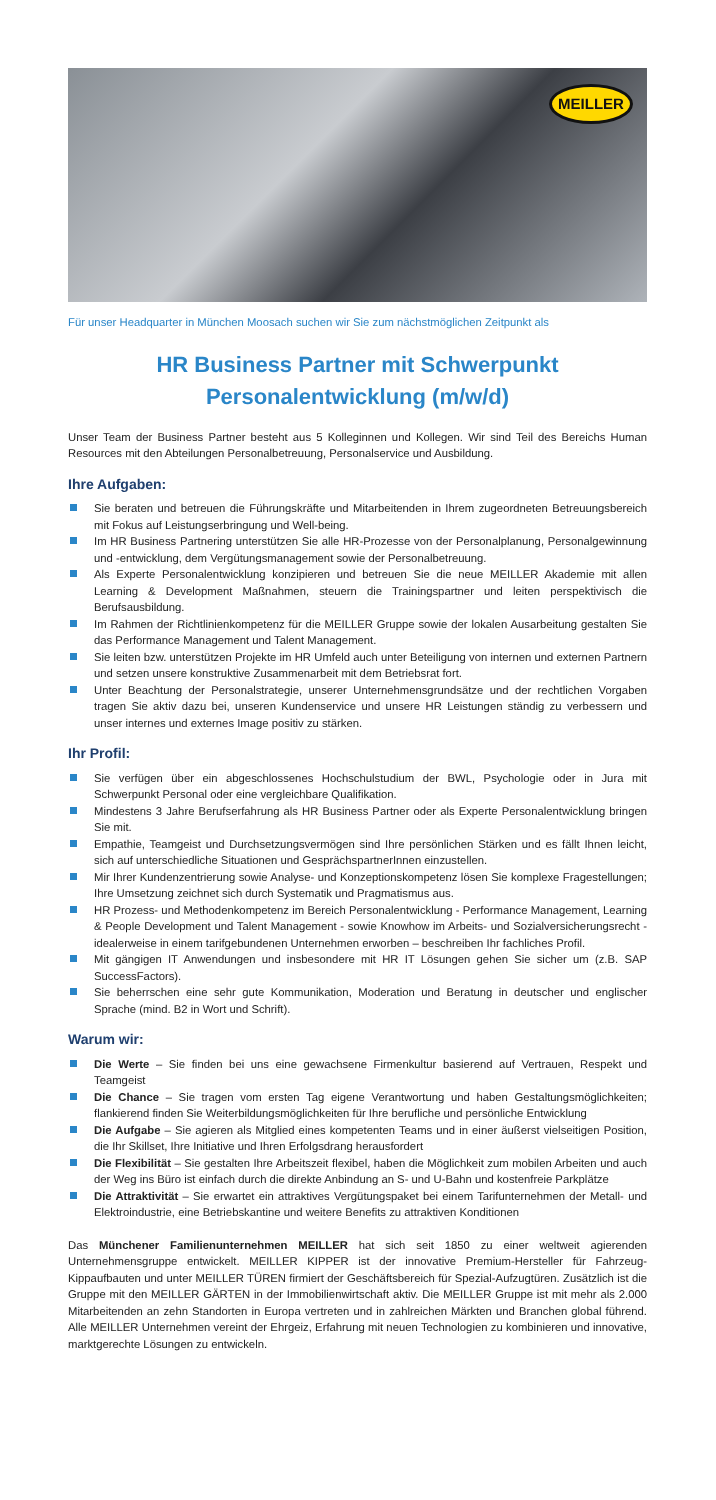MEILLER
Für unser Headquarter in München Moosach suchen wir Sie zum nächstmöglichen Zeitpunkt als
HR Business Partner mit Schwerpunkt
Personalentwicklung (m/w/d)
Unser Team der Business Partner besteht aus 5 Kolleginnen und Kollegen. Wir sind Teil des Bereichs Human Resources mit den Abteilungen Personalbetreuung, Personalservice und Ausbildung.
Ihre Aufgaben:
Sie beraten und betreuen die Führungskräfte und Mitarbeitenden in Ihrem zugeordneten Betreuungsbereich mit Fokus auf Leistungserbringung und Well-being.
Im HR Business Partnering unterstützen Sie alle HR-Prozesse von der Personalplanung, Personalgewinnung und -entwicklung, dem Vergütungsmanagement sowie der Personalbetreuung.
Als Experte Personalentwicklung konzipieren und betreuen Sie die neue MEILLER Akademie mit allen Learning & Development Maßnahmen, steuern die Trainingspartner und leiten perspektivisch die Berufsausbildung.
Im Rahmen der Richtlinienkompetenz für die MEILLER Gruppe sowie der lokalen Ausarbeitung gestalten Sie das Performance Management und Talent Management.
Sie leiten bzw. unterstützen Projekte im HR Umfeld auch unter Beteiligung von internen und externen Partnern und setzen unsere konstruktive Zusammenarbeit mit dem Betriebsrat fort.
Unter Beachtung der Personalstrategie, unserer Unternehmensgrundsätze und der rechtlichen Vorgaben tragen Sie aktiv dazu bei, unseren Kundenservice und unsere HR Leistungen ständig zu verbessern und unser internes und externes Image positiv zu stärken.
Ihr Profil:
Sie verfügen über ein abgeschlossenes Hochschulstudium der BWL, Psychologie oder in Jura mit Schwerpunkt Personal oder eine vergleichbare Qualifikation.
Mindestens 3 Jahre Berufserfahrung als HR Business Partner oder als Experte Personalentwicklung bringen Sie mit.
Empathie, Teamgeist und Durchsetzungsvermögen sind Ihre persönlichen Stärken und es fällt Ihnen leicht, sich auf unterschiedliche Situationen und GesprächspartnerInnen einzustellen.
Mir Ihrer Kundenzentrierung sowie Analyse- und Konzeptionskompetenz lösen Sie komplexe Fragestellungen; Ihre Umsetzung zeichnet sich durch Systematik und Pragmatismus aus.
HR Prozess- und Methodenkompetenz im Bereich Personalentwicklung - Performance Management, Learning & People Development und Talent Management - sowie Knowhow im Arbeits- und Sozialversicherungsrecht - idealerweise in einem tarifgebundenen Unternehmen erworben – beschreiben Ihr fachliches Profil.
Mit gängigen IT Anwendungen und insbesondere mit HR IT Lösungen gehen Sie sicher um (z.B. SAP SuccessFactors).
Sie beherrschen eine sehr gute Kommunikation, Moderation und Beratung in deutscher und englischer Sprache (mind. B2 in Wort und Schrift).
Warum wir:
Die Werte – Sie finden bei uns eine gewachsene Firmenkultur basierend auf Vertrauen, Respekt und Teamgeist
Die Chance – Sie tragen vom ersten Tag eigene Verantwortung und haben Gestaltungsmöglichkeiten; flankierend finden Sie Weiterbildungsmöglichkeiten für Ihre berufliche und persönliche Entwicklung
Die Aufgabe – Sie agieren als Mitglied eines kompetenten Teams und in einer äußerst vielseitigen Position, die Ihr Skillset, Ihre Initiative und Ihren Erfolgsdrang herausfordert
Die Flexibilität – Sie gestalten Ihre Arbeitszeit flexibel, haben die Möglichkeit zum mobilen Arbeiten und auch der Weg ins Büro ist einfach durch die direkte Anbindung an S- und U-Bahn und kostenfreie Parkplätze
Die Attraktivität – Sie erwartet ein attraktives Vergütungspaket bei einem Tarifunternehmen der Metall- und Elektroindustrie, eine Betriebskantine und weitere Benefits zu attraktiven Konditionen
Das Münchener Familienunternehmen MEILLER hat sich seit 1850 zu einer weltweit agierenden Unternehmensgruppe entwickelt. MEILLER KIPPER ist der innovative Premium-Hersteller für Fahrzeug-Kippaufbauten und unter MEILLER TÜREN firmiert der Geschäftsbereich für Spezial-Aufzugtüren. Zusätzlich ist die Gruppe mit den MEILLER GÄRTEN in der Immobilienwirtschaft aktiv. Die MEILLER Gruppe ist mit mehr als 2.000 Mitarbeitenden an zehn Standorten in Europa vertreten und in zahlreichen Märkten und Branchen global führend. Alle MEILLER Unternehmen vereint der Ehrgeiz, Erfahrung mit neuen Technologien zu kombinieren und innovative, marktgerechte Lösungen zu entwickeln.